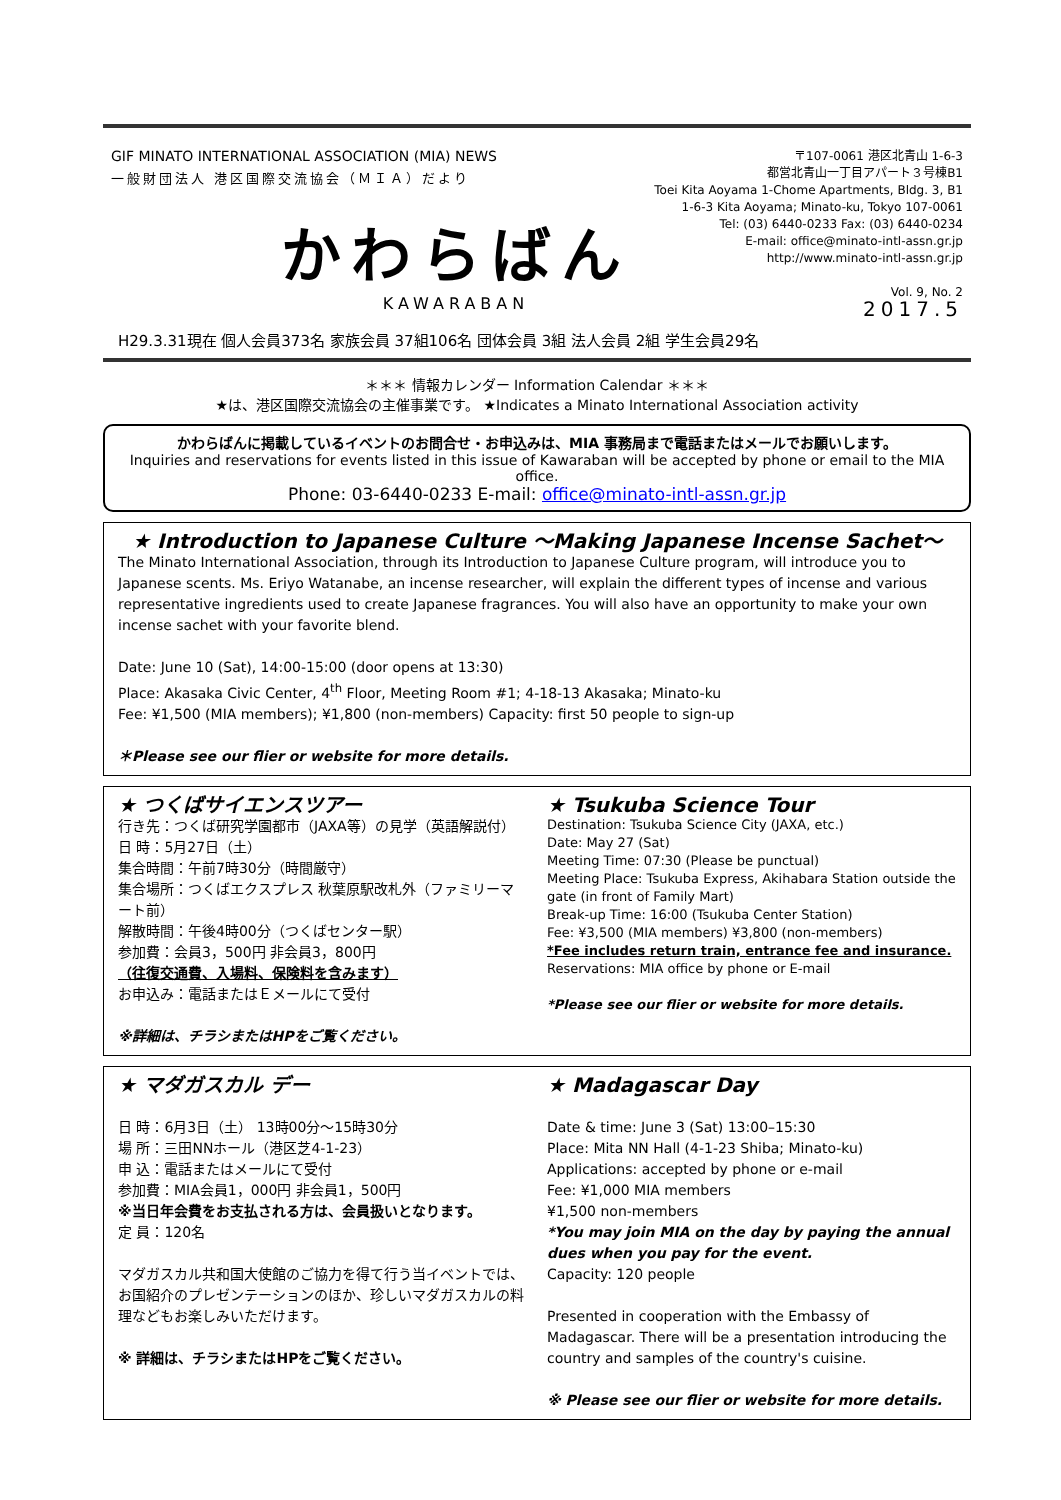GIF MINATO INTERNATIONAL ASSOCIATION (MIA) NEWS
一般財団法人 港区国際交流協会（ＭＩＡ）だより
かわらばん
KAWARABAN
〒107-0061 港区北青山 1-6-3
都営北青山一丁目アパート３号棟B1
Toei Kita Aoyama 1-Chome Apartments, Bldg. 3, B1
1-6-3 Kita Aoyama; Minato-ku, Tokyo 107-0061
Tel: (03) 6440-0233 Fax: (03) 6440-0234
E-mail: office@minato-intl-assn.gr.jp
http://www.minato-intl-assn.gr.jp
Vol. 9, No. 2
2017.5
H29.3.31現在 個人会員373名 家族会員 37組106名 団体会員 3組 法人会員 2組 学生会員29名
＊＊＊ 情報カレンダー Information Calendar ＊＊＊
★は、港区国際交流協会の主催事業です。 ★Indicates a Minato International Association activity
かわらばんに掲載しているイベントのお問合せ・お申込みは、MIA 事務局まで電話またはメールでお願いします。
Inquiries and reservations for events listed in this issue of Kawaraban will be accepted by phone or email to the MIA office.
Phone: 03-6440-0233 E-mail: office@minato-intl-assn.gr.jp
★ Introduction to Japanese Culture ～Making Japanese Incense Sachet～
The Minato International Association, through its Introduction to Japanese Culture program, will introduce you to Japanese scents. Ms. Eriyo Watanabe, an incense researcher, will explain the different types of incense and various representative ingredients used to create Japanese fragrances. You will also have an opportunity to make your own incense sachet with your favorite blend.
Date: June 10 (Sat), 14:00-15:00 (door opens at 13:30)
Place: Akasaka Civic Center, 4<sup>th</sup> Floor, Meeting Room #1; 4-18-13 Akasaka; Minato-ku
Fee: ¥1,500 (MIA members); ¥1,800 (non-members) Capacity: first 50 people to sign-up
＊Please see our flier or website for more details.
★ つくばサイエンスツアー
行き先：つくば研究学園都市（JAXA等）の見学（英語解説付）
日 時：5月27日（土）
集合時間：午前7時30分（時間厳守）
集合場所：つくばエクスプレス 秋葉原駅改札外（ファミリーマート前）
解散時間：午後4時00分（つくばセンター駅）
参加費：会員3，500円 非会員3，800円
（往復交通費、入場料、保険料を含みます）
お申込み：電話またはＥメールにて受付
※詳細は、チラシまたはHPをご覧ください。
★ Tsukuba Science Tour
Destination: Tsukuba Science City (JAXA, etc.)
Date: May 27 (Sat)
Meeting Time: 07:30 (Please be punctual)
Meeting Place: Tsukuba Express, Akihabara Station outside the gate (in front of Family Mart)
Break-up Time: 16:00 (Tsukuba Center Station)
Fee: ¥3,500 (MIA members) ¥3,800 (non-members)
*Fee includes return train, entrance fee and insurance.
Reservations: MIA office by phone or E-mail
*Please see our flier or website for more details.
★ マダガスカル デー
日 時：6月3日（土） 13時00分～15時30分
場 所：三田NNホール（港区芝4-1-23）
申 込：電話またはメールにて受付
参加費：MIA会員1，000円 非会員1，500円
※当日年会費をお支払される方は、会員扱いとなります。
定 員：120名
マダガスカル共和国大使館のご協力を得て行う当イベントでは、お国紹介のプレゼンテーションのほか、珍しいマダガスカルの料理などもお楽しみいただけます。
※ 詳細は、チラシまたはHPをご覧ください。
★ Madagascar Day
Date & time: June 3 (Sat) 13:00–15:30
Place: Mita NN Hall (4-1-23 Shiba; Minato-ku)
Applications: accepted by phone or e-mail
Fee: ¥1,000 MIA members
¥1,500 non-members
*You may join MIA on the day by paying the annual dues when you pay for the event.
Capacity: 120 people
Presented in cooperation with the Embassy of Madagascar. There will be a presentation introducing the country and samples of the country's cuisine.
※ Please see our flier or website for more details.